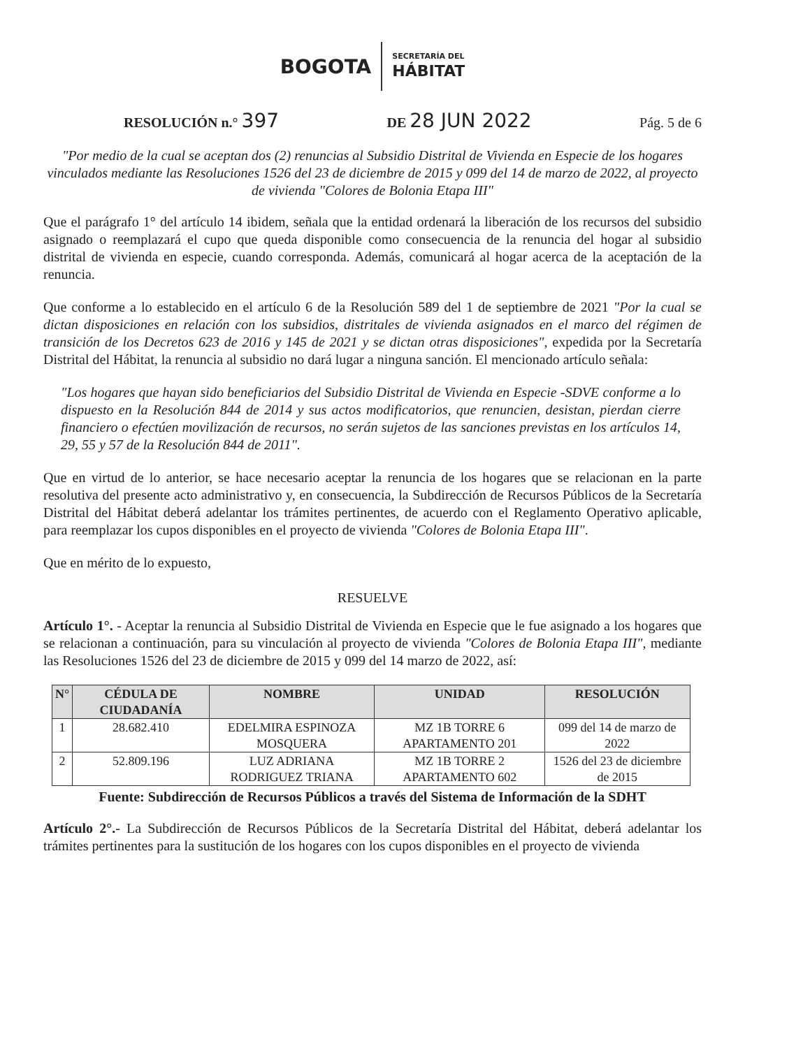BOGOTA
SECRETARÍA DEL
HÁBITAT
RESOLUCIÓN n.° 397
DE 28 JUN 2022
Pág. 5 de 6
"Por medio de la cual se aceptan dos (2) renuncias al Subsidio Distrital de Vivienda en Especie de los hogares vinculados mediante las Resoluciones 1526 del 23 de diciembre de 2015 y 099 del 14 de marzo de 2022, al proyecto de vivienda "Colores de Bolonia Etapa III"
Que el parágrafo 1° del artículo 14 ibidem, señala que la entidad ordenará la liberación de los recursos del subsidio asignado o reemplazará el cupo que queda disponible como consecuencia de la renuncia del hogar al subsidio distrital de vivienda en especie, cuando corresponda. Además, comunicará al hogar acerca de la aceptación de la renuncia.
Que conforme a lo establecido en el artículo 6 de la Resolución 589 del 1 de septiembre de 2021 "Por la cual se dictan disposiciones en relación con los subsidios, distritales de vivienda asignados en el marco del régimen de transición de los Decretos 623 de 2016 y 145 de 2021 y se dictan otras disposiciones", expedida por la Secretaría Distrital del Hábitat, la renuncia al subsidio no dará lugar a ninguna sanción. El mencionado artículo señala:
"Los hogares que hayan sido beneficiarios del Subsidio Distrital de Vivienda en Especie -SDVE conforme a lo dispuesto en la Resolución 844 de 2014 y sus actos modificatorios, que renuncien, desistan, pierdan cierre financiero o efectúen movilización de recursos, no serán sujetos de las sanciones previstas en los artículos 14, 29, 55 y 57 de la Resolución 844 de 2011".
Que en virtud de lo anterior, se hace necesario aceptar la renuncia de los hogares que se relacionan en la parte resolutiva del presente acto administrativo y, en consecuencia, la Subdirección de Recursos Públicos de la Secretaría Distrital del Hábitat deberá adelantar los trámites pertinentes, de acuerdo con el Reglamento Operativo aplicable, para reemplazar los cupos disponibles en el proyecto de vivienda "Colores de Bolonia Etapa III".
Que en mérito de lo expuesto,
RESUELVE
Artículo 1°. - Aceptar la renuncia al Subsidio Distrital de Vivienda en Especie que le fue asignado a los hogares que se relacionan a continuación, para su vinculación al proyecto de vivienda "Colores de Bolonia Etapa III", mediante las Resoluciones 1526 del 23 de diciembre de 2015 y 099 del 14 marzo de 2022, así:
| N° | CÉDULA DE CIUDADANÍA | NOMBRE | UNIDAD | RESOLUCIÓN |
| --- | --- | --- | --- | --- |
| 1 | 28.682.410 | EDELMIRA ESPINOZA MOSQUERA | MZ 1B TORRE 6 APARTAMENTO 201 | 099 del 14 de marzo de 2022 |
| 2 | 52.809.196 | LUZ ADRIANA RODRIGUEZ TRIANA | MZ 1B TORRE 2 APARTAMENTO 602 | 1526 del 23 de diciembre de 2015 |
Fuente: Subdirección de Recursos Públicos a través del Sistema de Información de la SDHT
Artículo 2°.- La Subdirección de Recursos Públicos de la Secretaría Distrital del Hábitat, deberá adelantar los trámites pertinentes para la sustitución de los hogares con los cupos disponibles en el proyecto de vivienda